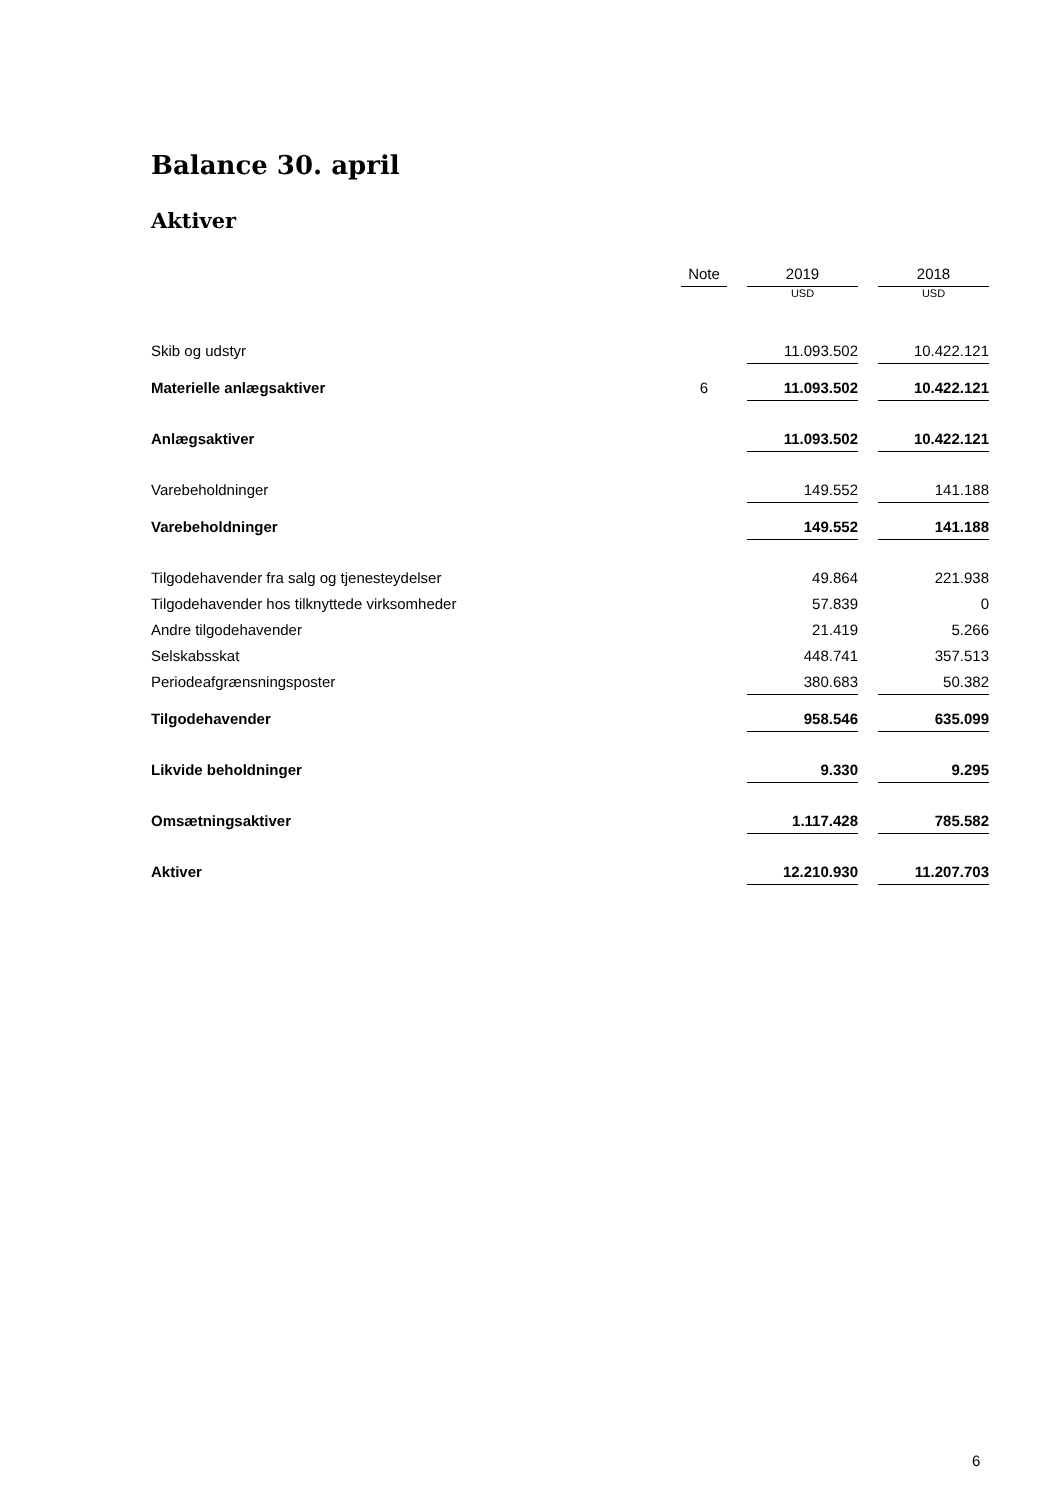Balance 30. april
Aktiver
| | Note | | 2019 | | 2018 |
| --- | --- | --- | --- | --- | --- |
| | | | USD | | USD |
| Skib og udstyr | | | 11.093.502 | | 10.422.121 |
| Materielle anlægsaktiver | 6 | | 11.093.502 | | 10.422.121 |
| Anlægsaktiver | | | 11.093.502 | | 10.422.121 |
| Varebeholdninger | | | 149.552 | | 141.188 |
| Varebeholdninger | | | 149.552 | | 141.188 |
| Tilgodehavender fra salg og tjenesteydelser | | | 49.864 | | 221.938 |
| Tilgodehavender hos tilknyttede virksomheder | | | 57.839 | | 0 |
| Andre tilgodehavender | | | 21.419 | | 5.266 |
| Selskabsskat | | | 448.741 | | 357.513 |
| Periodeafgrænsningsposter | | | 380.683 | | 50.382 |
| Tilgodehavender | | | 958.546 | | 635.099 |
| Likvide beholdninger | | | 9.330 | | 9.295 |
| Omsætningsaktiver | | | 1.117.428 | | 785.582 |
| Aktiver | | | 12.210.930 | | 11.207.703 |
6